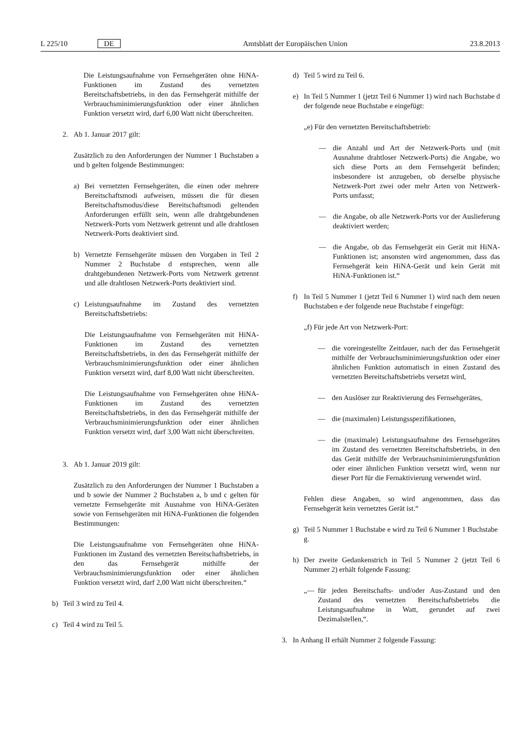L 225/10 DE Amtsblatt der Europäischen Union 23.8.2013
Die Leistungsaufnahme von Fernsehgeräten ohne HiNA-Funktionen im Zustand des vernetzten Bereitschaftsbetriebs, in den das Fernsehgerät mithilfe der Verbrauchsminimierungsfunktion oder einer ähnlichen Funktion versetzt wird, darf 6,00 Watt nicht überschreiten.
2. Ab 1. Januar 2017 gilt:
Zusätzlich zu den Anforderungen der Nummer 1 Buchstaben a und b gelten folgende Bestimmungen:
a) Bei vernetzten Fernsehgeräten, die einen oder mehrere Bereitschaftsmodi aufweisen, müssen die für diesen Bereitschaftsmodus/diese Bereitschaftsmodi geltenden Anforderungen erfüllt sein, wenn alle drahtgebundenen Netzwerk-Ports vom Netzwerk getrennt und alle drahtlosen Netzwerk-Ports deaktiviert sind.
b) Vernetzte Fernsehgeräte müssen den Vorgaben in Teil 2 Nummer 2 Buchstabe d entsprechen, wenn alle drahtgebundenen Netzwerk-Ports vom Netzwerk getrennt und alle drahtlosen Netzwerk-Ports deaktiviert sind.
c) Leistungsaufnahme im Zustand des vernetzten Bereitschaftsbetriebs:
Die Leistungsaufnahme von Fernsehgeräten mit HiNA-Funktionen im Zustand des vernetzten Bereitschaftsbetriebs, in den das Fernsehgerät mithilfe der Verbrauchsminimierungsfunktion oder einer ähnlichen Funktion versetzt wird, darf 8,00 Watt nicht überschreiten.
Die Leistungsaufnahme von Fernsehgeräten ohne HiNA-Funktionen im Zustand des vernetzten Bereitschaftsbetriebs, in den das Fernsehgerät mithilfe der Verbrauchsminimierungsfunktion oder einer ähnlichen Funktion versetzt wird, darf 3,00 Watt nicht überschreiten.
3. Ab 1. Januar 2019 gilt:
Zusätzlich zu den Anforderungen der Nummer 1 Buchstaben a und b sowie der Nummer 2 Buchstaben a, b und c gelten für vernetzte Fernsehgeräte mit Ausnahme von HiNA-Geräten sowie von Fernsehgeräten mit HiNA-Funktionen die folgenden Bestimmungen:
Die Leistungsaufnahme von Fernsehgeräten ohne HiNA-Funktionen im Zustand des vernetzten Bereitschaftsbetriebs, in den das Fernsehgerät mithilfe der Verbrauchsminimierungsfunktion oder einer ähnlichen Funktion versetzt wird, darf 2,00 Watt nicht überschreiten.“
b) Teil 3 wird zu Teil 4.
c) Teil 4 wird zu Teil 5.
d) Teil 5 wird zu Teil 6.
e) In Teil 5 Nummer 1 (jetzt Teil 6 Nummer 1) wird nach Buchstabe d der folgende neue Buchstabe e eingefügt:
„e) Für den vernetzten Bereitschaftsbetrieb:
— die Anzahl und Art der Netzwerk-Ports und (mit Ausnahme drahtloser Netzwerk-Ports) die Angabe, wo sich diese Ports an dem Fernsehgerät befinden; insbesondere ist anzugeben, ob derselbe physische Netzwerk-Port zwei oder mehr Arten von Netzwerk-Ports umfasst;
— die Angabe, ob alle Netzwerk-Ports vor der Auslieferung deaktiviert werden;
— die Angabe, ob das Fernsehgerät ein Gerät mit HiNA-Funktionen ist; ansonsten wird angenommen, dass das Fernsehgerät kein HiNA-Gerät und kein Gerät mit HiNA-Funktionen ist.“
f) In Teil 5 Nummer 1 (jetzt Teil 6 Nummer 1) wird nach dem neuen Buchstaben e der folgende neue Buchstabe f eingefügt:
„f) Für jede Art von Netzwerk-Port:
— die voreingestellte Zeitdauer, nach der das Fernsehgerät mithilfe der Verbrauchsminimierungsfunktion oder einer ähnlichen Funktion automatisch in einen Zustand des vernetzten Bereitschaftsbetriebs versetzt wird,
— den Auslöser zur Reaktivierung des Fernsehgerätes,
— die (maximalen) Leistungsspezifikationen,
— die (maximale) Leistungsaufnahme des Fernsehgerätes im Zustand des vernetzten Bereitschaftsbetriebs, in den das Gerät mithilfe der Verbrauchsminimierungsfunktion oder einer ähnlichen Funktion versetzt wird, wenn nur dieser Port für die Fernaktivierung verwendet wird.
Fehlen diese Angaben, so wird angenommen, dass das Fernsehgerät kein vernetztes Gerät ist.“
g) Teil 5 Nummer 1 Buchstabe e wird zu Teil 6 Nummer 1 Buchstabe g.
h) Der zweite Gedankenstrich in Teil 5 Nummer 2 (jetzt Teil 6 Nummer 2) erhält folgende Fassung:
„— für jeden Bereitschafts- und/oder Aus-Zustand und den Zustand des vernetzten Bereitschaftsbetriebs die Leistungsaufnahme in Watt, gerundet auf zwei Dezimalstellen,“.
3. In Anhang II erhält Nummer 2 folgende Fassung: